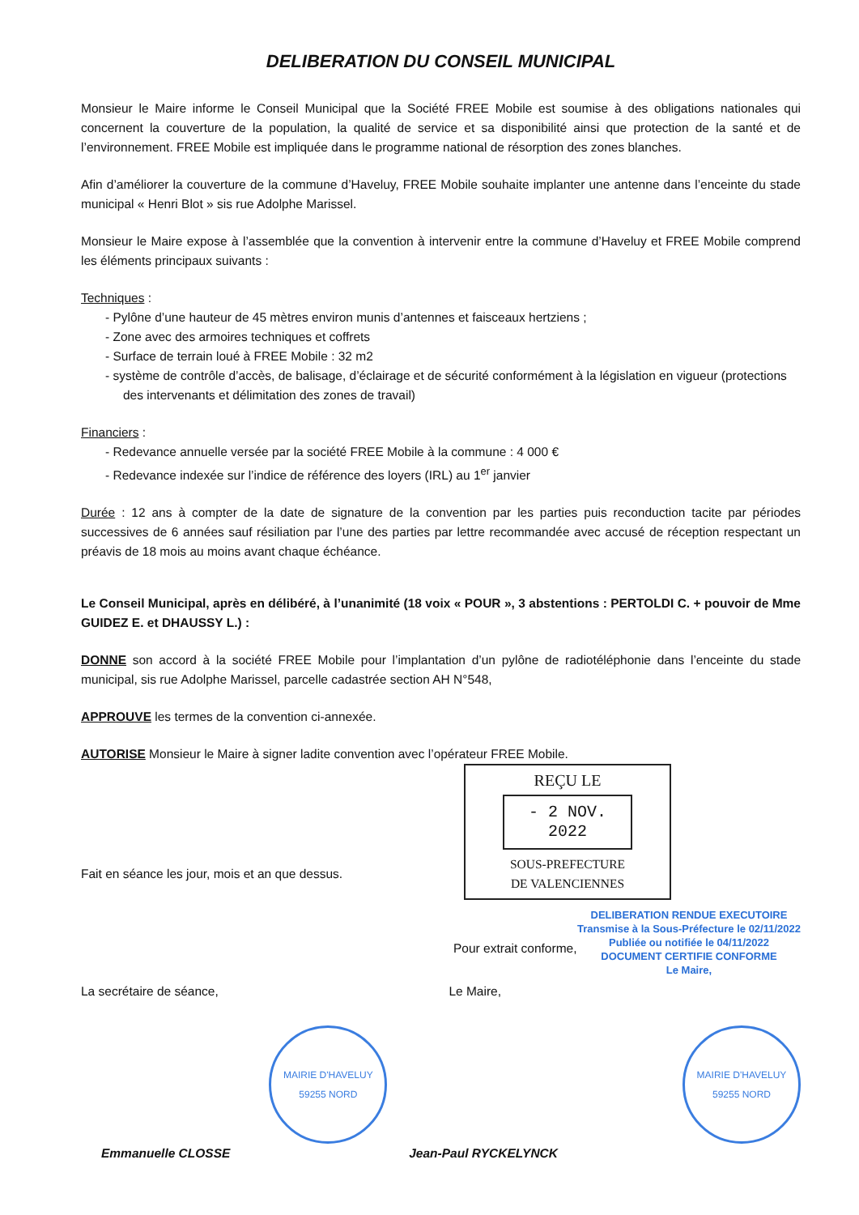DELIBERATION DU CONSEIL MUNICIPAL
Monsieur le Maire informe le Conseil Municipal que la Société FREE Mobile est soumise à des obligations nationales qui concernent la couverture de la population, la qualité de service et sa disponibilité ainsi que protection de la santé et de l’environnement. FREE Mobile est impliquée dans le programme national de résorption des zones blanches.
Afin d’améliorer la couverture de la commune d’Haveluy, FREE Mobile souhaite implanter une antenne dans l’enceinte du stade municipal « Henri Blot » sis rue Adolphe Marissel.
Monsieur le Maire expose à l’assemblée que la convention à intervenir entre la commune d’Haveluy et FREE Mobile comprend les éléments principaux suivants :
Techniques :
- Pylône d’une hauteur de 45 mètres environ munis d’antennes et faisceaux hertziens ;
- Zone avec des armoires techniques et coffrets
- Surface de terrain loué à FREE Mobile : 32 m2
- système de contrôle d’accès, de balisage, d’éclairage et de sécurité conformément à la législation en vigueur (protections des intervenants et délimitation des zones de travail)
Financiers :
- Redevance annuelle versée par la société FREE Mobile à la commune : 4 000 €
- Redevance indexée sur l’indice de référence des loyers (IRL) au 1<sup>er</sup> janvier
Durée : 12 ans à compter de la date de signature de la convention par les parties puis reconduction tacite par périodes successives de 6 années sauf résiliation par l’une des parties par lettre recommandée avec accusé de réception respectant un préavis de 18 mois au moins avant chaque échéance.
Le Conseil Municipal, après en délibéré, à l’unanimité (18 voix « POUR », 3 abstentions : PERTOLDI C. + pouvoir de Mme GUIDEZ E. et DHAUSSY L.) :
DONNE son accord à la société FREE Mobile pour l’implantation d’un pylône de radiotéléphonie dans l’enceinte du stade municipal, sis rue Adolphe Marissel, parcelle cadastrée section AH N°548,
APPROUVE les termes de la convention ci-annexée.
AUTORISE Monsieur le Maire à signer ladite convention avec l’opérateur FREE Mobile.
Fait en séance les jour, mois et an que dessus.
REÇU LE
- 2 NOV. 2022
SOUS-PREFECTURE
DE VALENCIENNES
Pour extrait conforme,
DELIBERATION RENDUE EXECUTOIRE
Transmise à la Sous-Préfecture le 02/11/2022
Publiée ou notifiée le 04/11/2022
DOCUMENT CERTIFIE CONFORME
Le Maire,
La secrétaire de séance, Le Maire,
MAIRIE D'HAVELUY
59255 NORD
MAIRIE D'HAVELUY
59255 NORD
Emmanuelle CLOSSE Jean-Paul RYCKELYNCK